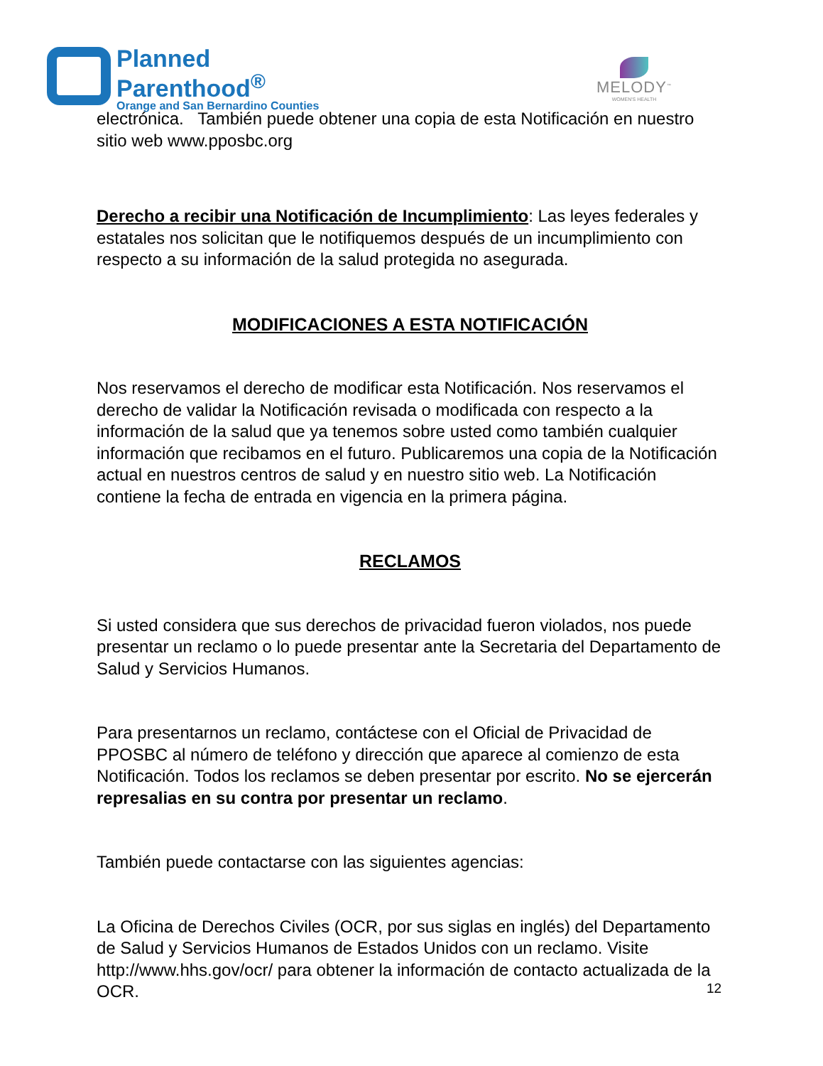Planned
Parenthood<sup>®</sup>
Orange and San Bernardino Counties
MELODY<sup>™</sup>
WOMEN'S HEALTH
electrónica. También puede obtener una copia de esta Notificación en nuestro sitio web www.pposbc.org
Derecho a recibir una Notificación de Incumplimiento: Las leyes federales y estatales nos solicitan que le notifiquemos después de un incumplimiento con respecto a su información de la salud protegida no asegurada.
MODIFICACIONES A ESTA NOTIFICACIÓN
Nos reservamos el derecho de modificar esta Notificación. Nos reservamos el derecho de validar la Notificación revisada o modificada con respecto a la información de la salud que ya tenemos sobre usted como también cualquier información que recibamos en el futuro. Publicaremos una copia de la Notificación actual en nuestros centros de salud y en nuestro sitio web. La Notificación contiene la fecha de entrada en vigencia en la primera página.
RECLAMOS
Si usted considera que sus derechos de privacidad fueron violados, nos puede presentar un reclamo o lo puede presentar ante la Secretaria del Departamento de Salud y Servicios Humanos.
Para presentarnos un reclamo, contáctese con el Oficial de Privacidad de PPOSBC al número de teléfono y dirección que aparece al comienzo de esta Notificación. Todos los reclamos se deben presentar por escrito. No se ejercerán represalias en su contra por presentar un reclamo.
También puede contactarse con las siguientes agencias:
La Oficina de Derechos Civiles (OCR, por sus siglas en inglés) del Departamento de Salud y Servicios Humanos de Estados Unidos con un reclamo. Visite http://www.hhs.gov/ocr/ para obtener la información de contacto actualizada de la OCR.
12